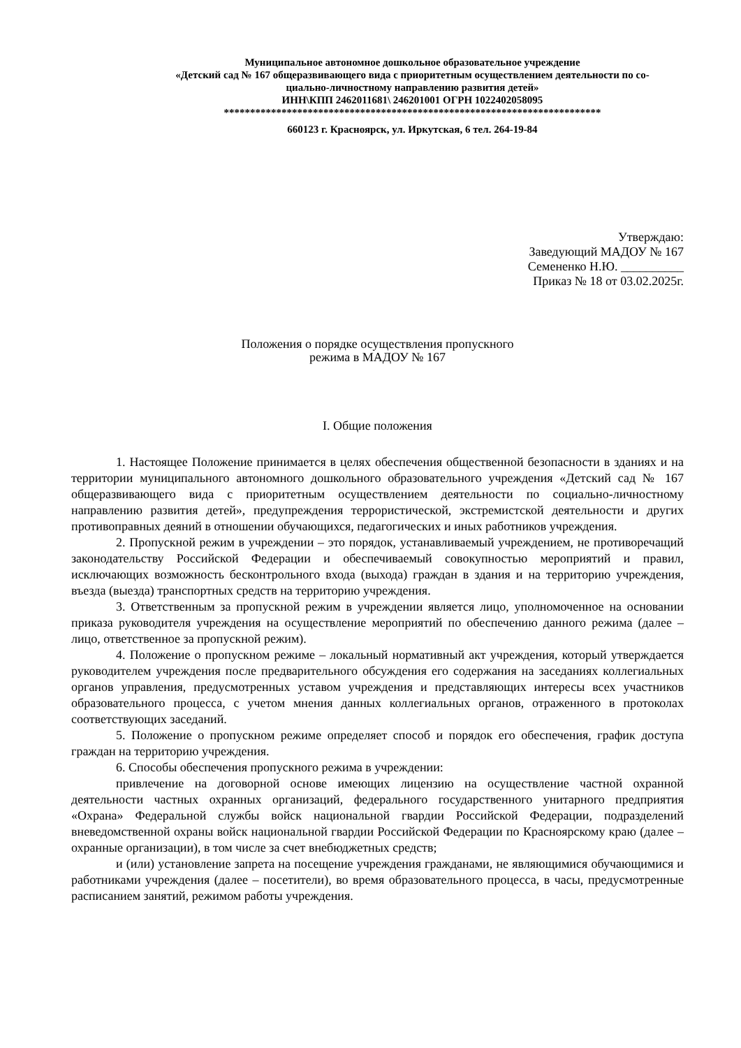Муниципальное автономное дошкольное образовательное учреждение
«Детский сад № 167 общеразвивающего вида с приоритетным осуществлением деятельности по со-
циально-личностному направлению развития детей»
ИНН\КПП 2462011681\ 246201001 ОГРН 1022402058095
************************************************************************
660123 г. Красноярск, ул. Иркутская, 6 тел. 264-19-84
Утверждаю:
Заведующий МАДОУ № 167
Семененко Н.Ю. __________
Приказ № 18 от 03.02.2025г.
Положения о порядке осуществления пропускного
режима в МАДОУ № 167
I. Общие положения
1. Настоящее Положение принимается в целях обеспечения общественной безопасности в зданиях и на территории муниципального автономного дошкольного образовательного учреждения «Детский сад № 167 общеразвивающего вида с приоритетным осуществлением деятельности по социально-личностному направлению развития детей», предупреждения террористической, экстремистской деятельности и других противоправных деяний в отношении обучающихся, педагогических и иных работников учреждения.
2. Пропускной режим в учреждении – это порядок, устанавливаемый учреждением, не противоречащий законодательству Российской Федерации и обеспечиваемый совокупностью мероприятий и правил, исключающих возможность бесконтрольного входа (выхода) граждан в здания и на территорию учреждения, въезда (выезда) транспортных средств на территорию учреждения.
3. Ответственным за пропускной режим в учреждении является лицо, уполномоченное на основании приказа руководителя учреждения на осуществление мероприятий по обеспечению данного режима (далее – лицо, ответственное за пропускной режим).
4. Положение о пропускном режиме – локальный нормативный акт учреждения, который утверждается руководителем учреждения после предварительного обсуждения его содержания на заседаниях коллегиальных органов управления, предусмотренных уставом учреждения и представляющих интересы всех участников образовательного процесса, с учетом мнения данных коллегиальных органов, отраженного в протоколах соответствующих заседаний.
5. Положение о пропускном режиме определяет способ и порядок его обеспечения, график доступа граждан на территорию учреждения.
6. Способы обеспечения пропускного режима в учреждении:
привлечение на договорной основе имеющих лицензию на осуществление частной охранной деятельности частных охранных организаций, федерального государственного унитарного предприятия «Охрана» Федеральной службы войск национальной гвардии Российской Федерации, подразделений вневедомственной охраны войск национальной гвардии Российской Федерации по Красноярскому краю (далее – охранные организации), в том числе за счет внебюджетных средств;
и (или) установление запрета на посещение учреждения гражданами, не являющимися обучающимися и работниками учреждения (далее – посетители), во время образовательного процесса, в часы, предусмотренные расписанием занятий, режимом работы учреждения.